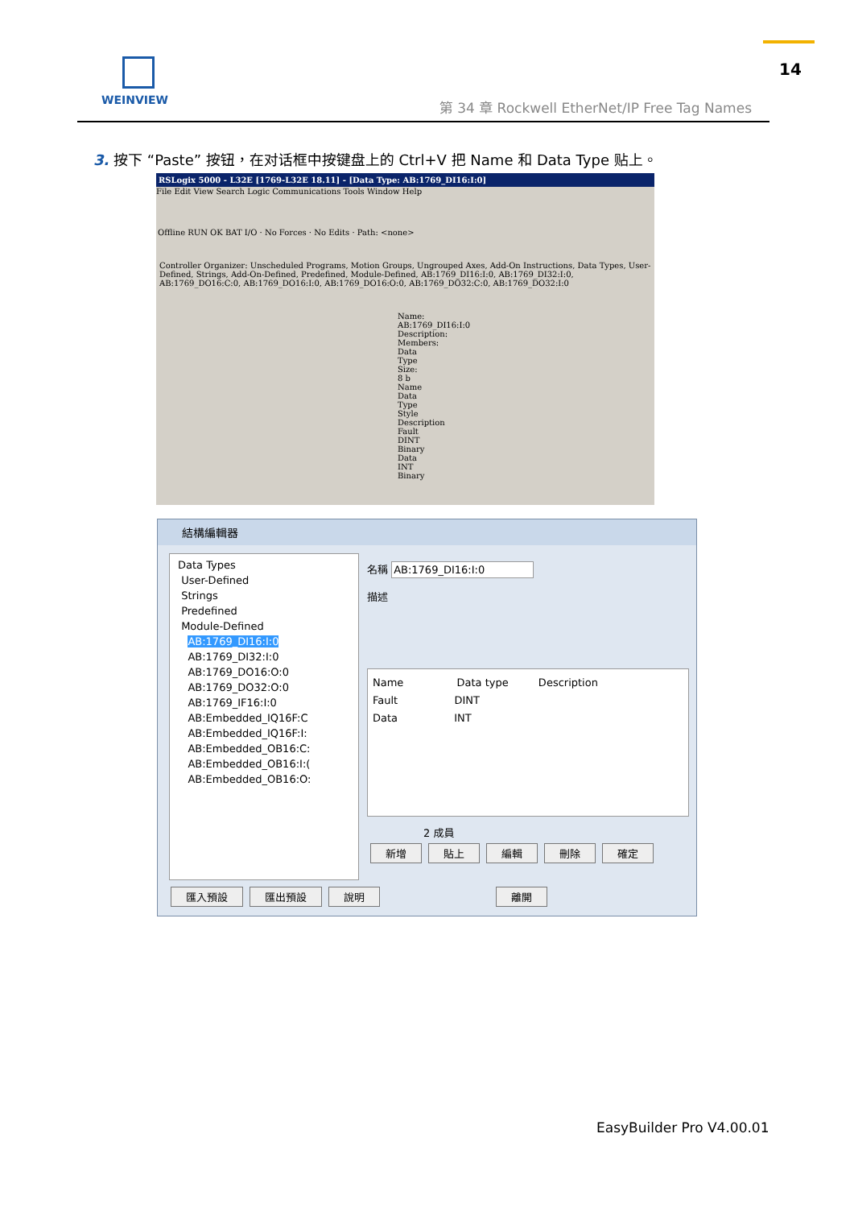WEINVIEW
第 34 章 Rockwell EtherNet/IP Free Tag Names
14
3. 按下 “Paste” 按钮，在对话框中按键盘上的 Ctrl+V 把 Name 和 Data Type 贴上。
RSLogix 5000 - L32E [1769-L32E 18.11] - [Data Type: AB:1769_DI16:I:0]
File Edit View Search Logic Communications Tools Window Help
Offline RUN OK BAT I/O · No Forces · No Edits · Path: <none>
Controller Organizer: Unscheduled Programs, Motion Groups, Ungrouped Axes, Add-On Instructions, Data Types, User-Defined, Strings, Add-On-Defined, Predefined, Module-Defined, AB:1769_DI16:I:0, AB:1769_DI32:I:0, AB:1769_DO16:C:0, AB:1769_DO16:I:0, AB:1769_DO16:O:0, AB:1769_DO32:C:0, AB:1769_DO32:I:0
Name: AB:1769_DI16:I:0
Description:
Members: Data Type Size: 8 b
Name Data Type Style Description
Fault DINT Binary
Data INT Binary
結構編輯器
Data Types
User-Defined
Strings
Predefined
Module-Defined
AB:1769_DI16:I:0
AB:1769_DI32:I:0
AB:1769_DO16:O:0
AB:1769_DO32:O:0
AB:1769_IF16:I:0
AB:Embedded_IQ16F:C
AB:Embedded_IQ16F:I:
AB:Embedded_OB16:C:
AB:Embedded_OB16:I:(
AB:Embedded_OB16:O:
名稱 AB:1769_DI16:I:0
描述
Name Data type Description
Fault DINT
Data INT
2 成員
新增 貼上 編輯 刪除 確定
匯入預設 匯出預設 說明 離開
EasyBuilder Pro V4.00.01